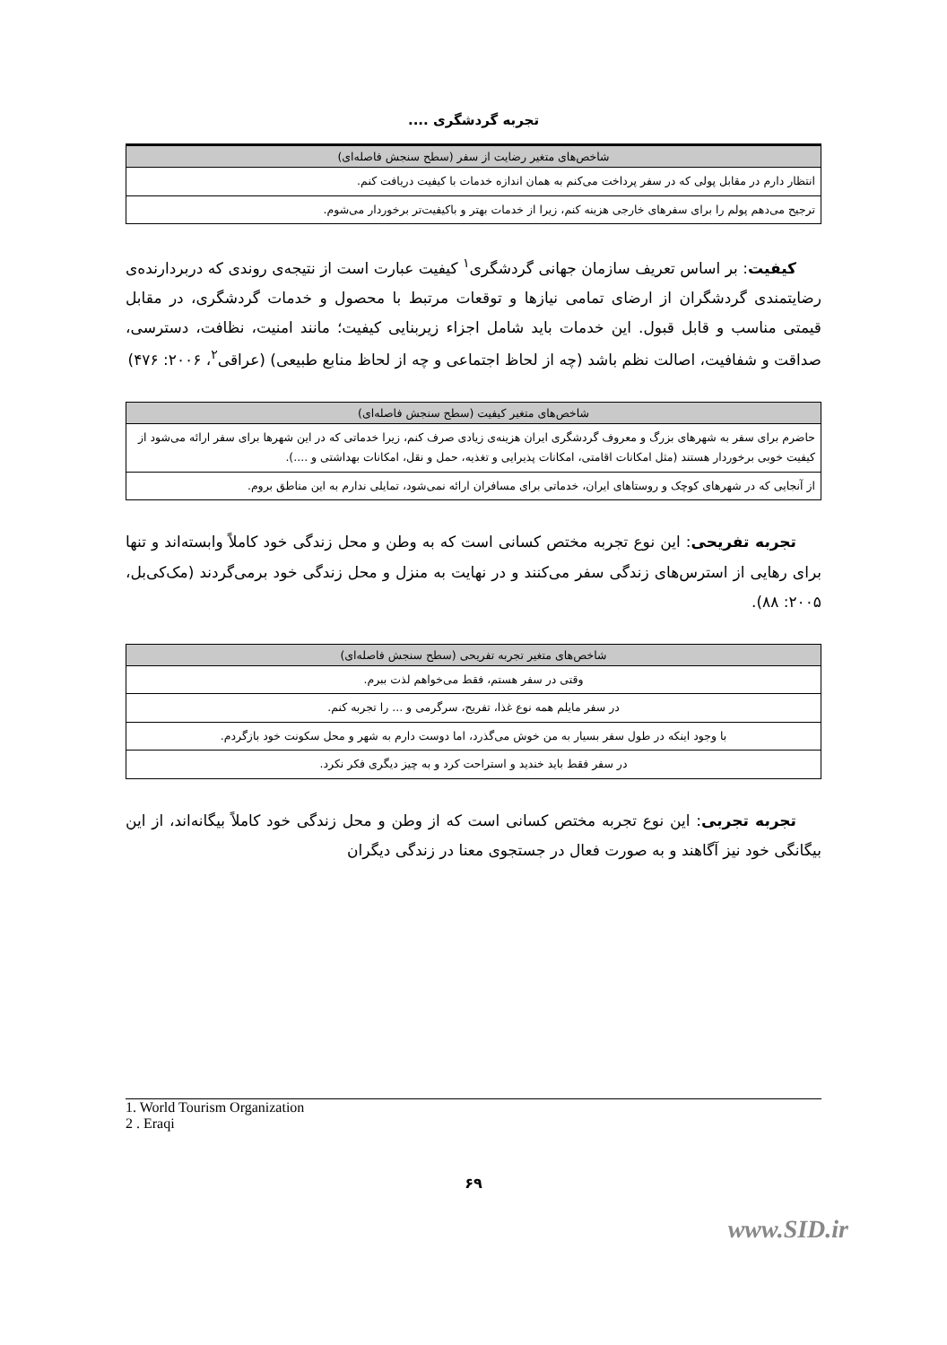تجربه گردشگری ....
| شاخص‌های متغیر رضایت از سفر (سطح سنجش فاصله‌ای) |
| --- |
| انتظار دارم در مقابل پولی که در سفر پرداخت می‌کنم به همان اندازه خدمات با کیفیت دریافت کنم. |
| ترجیح می‌دهم پولم را برای سفرهای خارجی هزینه کنم، زیرا از خدمات بهتر و باکیفیت‌تر برخوردار می‌شوم. |
کیفیت: بر اساس تعریف سازمان جهانی گردشگری<sup>۱</sup> کیفیت عبارت است از نتیجه‌ی روندی که دربردارنده‌ی رضایتمندی گردشگران از ارضای تمامی نیازها و توقعات مرتبط با محصول و خدمات گردشگری، در مقابل قیمتی مناسب و قابل قبول. این خدمات باید شامل اجزاء زیربنایی کیفیت؛ مانند امنیت، نظافت، دسترسی، صداقت و شفافیت، اصالت نظم باشد (چه از لحاظ اجتماعی و چه از لحاظ منابع طبیعی) (عراقی<sup>۲</sup>، ۲۰۰۶: ۴۷۶)
| شاخص‌های متغیر کیفیت (سطح سنجش فاصله‌ای) |
| --- |
| حاضرم برای سفر به شهرهای بزرگ و معروف گردشگری ایران هزینه‌ی زیادی صرف کنم، زیرا خدماتی که در این شهرها برای سفر ارائه می‌شود از کیفیت خوبی برخوردار هستند (مثل امکانات اقامتی، امکانات پذیرایی و تغذیه، حمل و نقل، امکانات بهداشتی و ....). |
| از آنجایی که در شهرهای کوچک و روستاهای ایران، خدماتی برای مسافران ارائه نمی‌شود، تمایلی ندارم به این مناطق بروم. |
تجربه تفریحی: این نوع تجربه مختص کسانی است که به وطن و محل زندگی خود کاملاً وابسته‌اند و تنها برای رهایی از استرس‌های زندگی سفر می‌کنند و در نهایت به منزل و محل زندگی خود برمی‌گردند (مک‌کی‌بل، ۲۰۰۵: ۸۸).
| شاخص‌های متغیر تجربه تفریحی (سطح سنجش فاصله‌ای) |
| --- |
| وقتی در سفر هستم، فقط می‌خواهم لذت ببرم. |
| در سفر مایلم همه نوع غذا، تفریح، سرگرمی و ... را تجربه کنم. |
| با وجود اینکه در طول سفر بسیار به من خوش می‌گذرد، اما دوست دارم به شهر و محل سکونت خود بازگردم. |
| در سفر فقط باید خندید و استراحت کرد و به چیز دیگری فکر نکرد. |
تجربه تجربی: این نوع تجربه مختص کسانی است که از وطن و محل زندگی خود کاملاً بیگانه‌اند، از این بیگانگی خود نیز آگاهند و به صورت فعال در جستجوی معنا در زندگی دیگران
1. World Tourism Organization
2 . Eraqi
۶۹
www.SID.ir